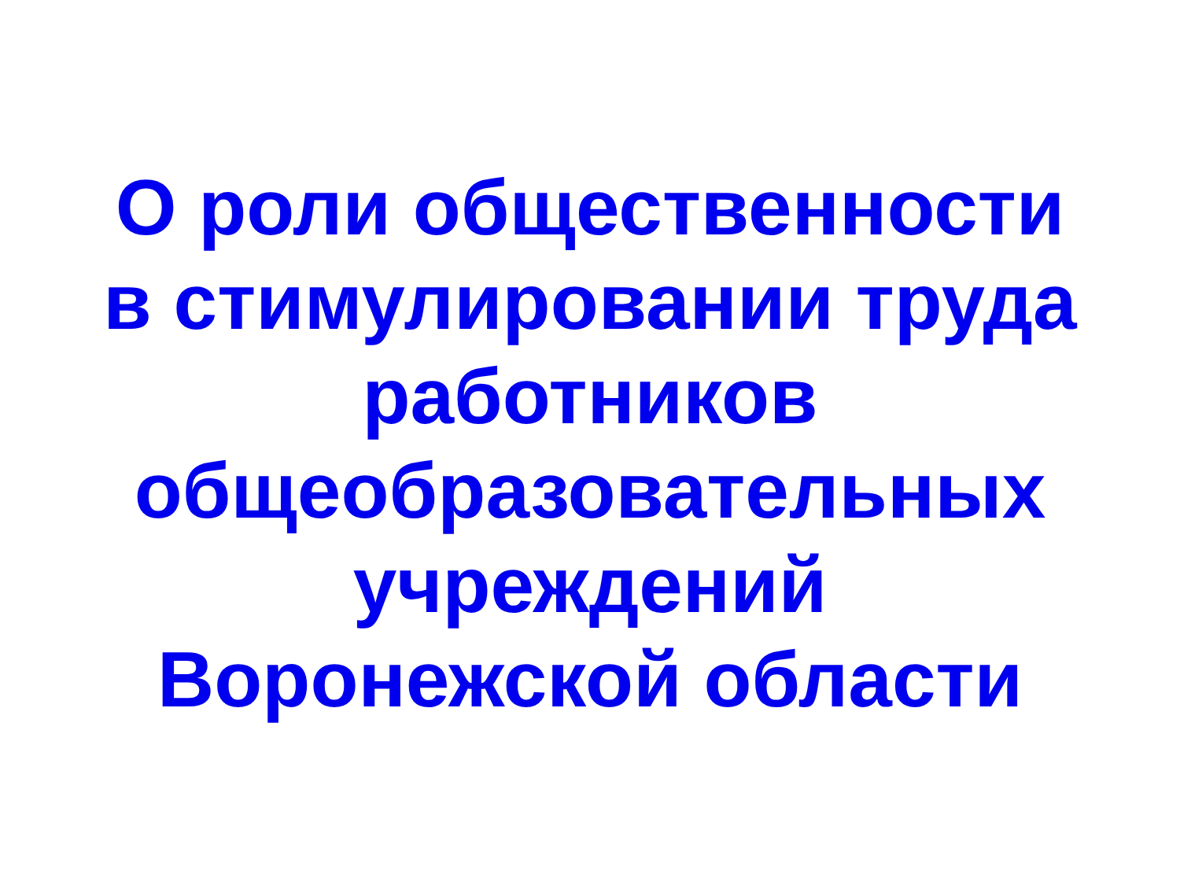О роли общественности
в стимулировании труда
работников
общеобразовательных
учреждений
Воронежской области